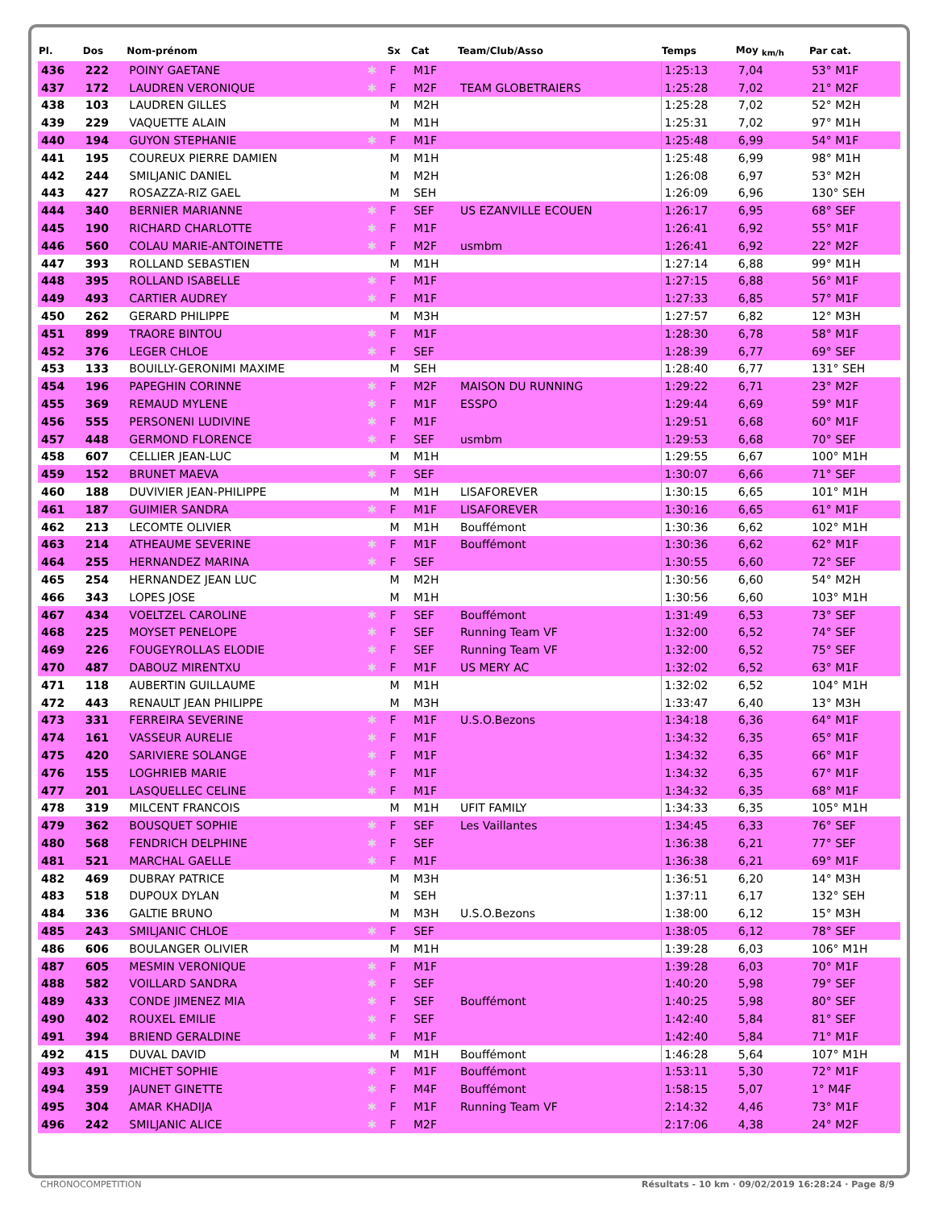| Pl. | Dos | Nom-prénom | | Sx | Cat | Team/Club/Asso | Temps | Moy <sub>km/h</sub> | Par cat. |
| --- | --- | --- | --- | --- | --- | --- | --- | --- | --- |
| 436 | 222 | POINY GAETANE | ✱ | F | M1F | | 1:25:13 | 7,04 | 53° M1F |
| 437 | 172 | LAUDREN VERONIQUE | ✱ | F | M2F | TEAM GLOBETRAIERS | 1:25:28 | 7,02 | 21° M2F |
| 438 | 103 | LAUDREN GILLES | | M | M2H | | 1:25:28 | 7,02 | 52° M2H |
| 439 | 229 | VAQUETTE ALAIN | | M | M1H | | 1:25:31 | 7,02 | 97° M1H |
| 440 | 194 | GUYON STEPHANIE | ✱ | F | M1F | | 1:25:48 | 6,99 | 54° M1F |
| 441 | 195 | COUREUX PIERRE DAMIEN | | M | M1H | | 1:25:48 | 6,99 | 98° M1H |
| 442 | 244 | SMILJANIC DANIEL | | M | M2H | | 1:26:08 | 6,97 | 53° M2H |
| 443 | 427 | ROSAZZA-RIZ GAEL | | M | SEH | | 1:26:09 | 6,96 | 130° SEH |
| 444 | 340 | BERNIER MARIANNE | ✱ | F | SEF | US EZANVILLE ECOUEN | 1:26:17 | 6,95 | 68° SEF |
| 445 | 190 | RICHARD CHARLOTTE | ✱ | F | M1F | | 1:26:41 | 6,92 | 55° M1F |
| 446 | 560 | COLAU MARIE-ANTOINETTE | ✱ | F | M2F | usmbm | 1:26:41 | 6,92 | 22° M2F |
| 447 | 393 | ROLLAND SEBASTIEN | | M | M1H | | 1:27:14 | 6,88 | 99° M1H |
| 448 | 395 | ROLLAND ISABELLE | ✱ | F | M1F | | 1:27:15 | 6,88 | 56° M1F |
| 449 | 493 | CARTIER AUDREY | ✱ | F | M1F | | 1:27:33 | 6,85 | 57° M1F |
| 450 | 262 | GERARD PHILIPPE | | M | M3H | | 1:27:57 | 6,82 | 12° M3H |
| 451 | 899 | TRAORE BINTOU | ✱ | F | M1F | | 1:28:30 | 6,78 | 58° M1F |
| 452 | 376 | LEGER CHLOE | ✱ | F | SEF | | 1:28:39 | 6,77 | 69° SEF |
| 453 | 133 | BOUILLY-GERONIMI MAXIME | | M | SEH | | 1:28:40 | 6,77 | 131° SEH |
| 454 | 196 | PAPEGHIN CORINNE | ✱ | F | M2F | MAISON DU RUNNING | 1:29:22 | 6,71 | 23° M2F |
| 455 | 369 | REMAUD MYLENE | ✱ | F | M1F | ESSPO | 1:29:44 | 6,69 | 59° M1F |
| 456 | 555 | PERSONENI LUDIVINE | ✱ | F | M1F | | 1:29:51 | 6,68 | 60° M1F |
| 457 | 448 | GERMOND FLORENCE | ✱ | F | SEF | usmbm | 1:29:53 | 6,68 | 70° SEF |
| 458 | 607 | CELLIER JEAN-LUC | | M | M1H | | 1:29:55 | 6,67 | 100° M1H |
| 459 | 152 | BRUNET MAEVA | ✱ | F | SEF | | 1:30:07 | 6,66 | 71° SEF |
| 460 | 188 | DUVIVIER JEAN-PHILIPPE | | M | M1H | LISAFOREVER | 1:30:15 | 6,65 | 101° M1H |
| 461 | 187 | GUIMIER SANDRA | ✱ | F | M1F | LISAFOREVER | 1:30:16 | 6,65 | 61° M1F |
| 462 | 213 | LECOMTE OLIVIER | | M | M1H | Bouffémont | 1:30:36 | 6,62 | 102° M1H |
| 463 | 214 | ATHEAUME SEVERINE | ✱ | F | M1F | Bouffémont | 1:30:36 | 6,62 | 62° M1F |
| 464 | 255 | HERNANDEZ MARINA | ✱ | F | SEF | | 1:30:55 | 6,60 | 72° SEF |
| 465 | 254 | HERNANDEZ JEAN LUC | | M | M2H | | 1:30:56 | 6,60 | 54° M2H |
| 466 | 343 | LOPES JOSE | | M | M1H | | 1:30:56 | 6,60 | 103° M1H |
| 467 | 434 | VOELTZEL CAROLINE | ✱ | F | SEF | Bouffémont | 1:31:49 | 6,53 | 73° SEF |
| 468 | 225 | MOYSET PENELOPE | ✱ | F | SEF | Running Team VF | 1:32:00 | 6,52 | 74° SEF |
| 469 | 226 | FOUGEYROLLAS ELODIE | ✱ | F | SEF | Running Team VF | 1:32:00 | 6,52 | 75° SEF |
| 470 | 487 | DABOUZ MIRENTXU | ✱ | F | M1F | US MERY AC | 1:32:02 | 6,52 | 63° M1F |
| 471 | 118 | AUBERTIN GUILLAUME | | M | M1H | | 1:32:02 | 6,52 | 104° M1H |
| 472 | 443 | RENAULT JEAN PHILIPPE | | M | M3H | | 1:33:47 | 6,40 | 13° M3H |
| 473 | 331 | FERREIRA SEVERINE | ✱ | F | M1F | U.S.O.Bezons | 1:34:18 | 6,36 | 64° M1F |
| 474 | 161 | VASSEUR AURELIE | ✱ | F | M1F | | 1:34:32 | 6,35 | 65° M1F |
| 475 | 420 | SARIVIERE SOLANGE | ✱ | F | M1F | | 1:34:32 | 6,35 | 66° M1F |
| 476 | 155 | LOGHRIEB MARIE | ✱ | F | M1F | | 1:34:32 | 6,35 | 67° M1F |
| 477 | 201 | LASQUELLEC CELINE | ✱ | F | M1F | | 1:34:32 | 6,35 | 68° M1F |
| 478 | 319 | MILCENT FRANCOIS | | M | M1H | UFIT FAMILY | 1:34:33 | 6,35 | 105° M1H |
| 479 | 362 | BOUSQUET SOPHIE | ✱ | F | SEF | Les Vaillantes | 1:34:45 | 6,33 | 76° SEF |
| 480 | 568 | FENDRICH DELPHINE | ✱ | F | SEF | | 1:36:38 | 6,21 | 77° SEF |
| 481 | 521 | MARCHAL GAELLE | ✱ | F | M1F | | 1:36:38 | 6,21 | 69° M1F |
| 482 | 469 | DUBRAY PATRICE | | M | M3H | | 1:36:51 | 6,20 | 14° M3H |
| 483 | 518 | DUPOUX DYLAN | | M | SEH | | 1:37:11 | 6,17 | 132° SEH |
| 484 | 336 | GALTIE BRUNO | | M | M3H | U.S.O.Bezons | 1:38:00 | 6,12 | 15° M3H |
| 485 | 243 | SMILJANIC CHLOE | ✱ | F | SEF | | 1:38:05 | 6,12 | 78° SEF |
| 486 | 606 | BOULANGER OLIVIER | | M | M1H | | 1:39:28 | 6,03 | 106° M1H |
| 487 | 605 | MESMIN VERONIQUE | ✱ | F | M1F | | 1:39:28 | 6,03 | 70° M1F |
| 488 | 582 | VOILLARD SANDRA | ✱ | F | SEF | | 1:40:20 | 5,98 | 79° SEF |
| 489 | 433 | CONDE JIMENEZ MIA | ✱ | F | SEF | Bouffémont | 1:40:25 | 5,98 | 80° SEF |
| 490 | 402 | ROUXEL EMILIE | ✱ | F | SEF | | 1:42:40 | 5,84 | 81° SEF |
| 491 | 394 | BRIEND GERALDINE | ✱ | F | M1F | | 1:42:40 | 5,84 | 71° M1F |
| 492 | 415 | DUVAL DAVID | | M | M1H | Bouffémont | 1:46:28 | 5,64 | 107° M1H |
| 493 | 491 | MICHET SOPHIE | ✱ | F | M1F | Bouffémont | 1:53:11 | 5,30 | 72° M1F |
| 494 | 359 | JAUNET GINETTE | ✱ | F | M4F | Bouffémont | 1:58:15 | 5,07 | 1° M4F |
| 495 | 304 | AMAR KHADIJA | ✱ | F | M1F | Running Team VF | 2:14:32 | 4,46 | 73° M1F |
| 496 | 242 | SMILJANIC ALICE | ✱ | F | M2F | | 2:17:06 | 4,38 | 24° M2F |
CHRONOCOMPETITION Résultats - 10 km · 09/02/2019 16:28:24 · Page 8/9